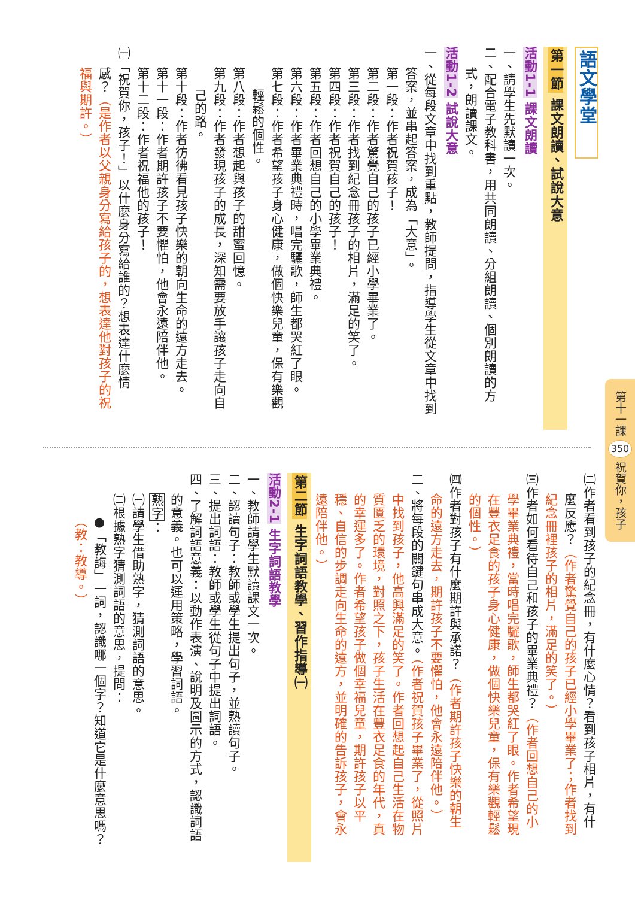第十一課 350 祝賀你，孩子
語文學堂
第一節 課文朗讀、試說大意
活動1-1 課文朗讀
一、請學生先默讀一次。
二、配合電子教科書，用共同朗讀、分組朗讀、個別朗讀的方
式，朗讀課文。
活動1-2 試說大意
一、從每段文章中找到重點，教師提問，指導學生從文章中找到
答案，並串起答案，成為「大意」。
第一段：作者祝賀孩子！
第二段：作者驚覺自己的孩子已經小學畢業了。
第三段：作者找到紀念冊孩子的相片，滿足的笑了。
第四段：作者祝賀自己的孩子！
第五段：作者回想自己的小學畢業典禮。
第六段：作者畢業典禮時，唱完驪歌，師生都哭紅了眼。
第七段：作者希望孩子身心健康，做個快樂兒童，保有樂觀
輕鬆的個性。
第八段：作者想起與孩子的甜蜜回憶。
第九段：作者發現孩子的成長，深知需要放手讓孩子走向自
己的路。
第十段：作者彷彿看見孩子快樂的朝向生命的遠方走去。
第十一段：作者期許孩子不要懼怕，他會永遠陪伴他。
第十二段：作者祝福他的孩子！
㈠「祝賀你，孩子！」以什麼身分寫給誰的？想表達什麼情
感？（是作者以父親身分寫給孩子的，想表達他對孩子的祝
福與期許。）
㈡作者看到孩子的紀念冊，有什麼心情？看到孩子相片，有什
麼反應？（作者驚覺自己的孩子已經小學畢業了；作者找到
紀念冊裡孩子的相片，滿足的笑了。）
㈢作者如何看待自己和孩子的畢業典禮？（作者回想自己的小
學畢業典禮，當時唱完驪歌，師生都哭紅了眼。作者希望現
在豐衣足食的孩子身心健康，做個快樂兒童，保有樂觀輕鬆
的個性。）
㈣作者對孩子有什麼期許與承諾？（作者期許孩子快樂的朝生
命的遠方走去，期許孩子不要懼怕，他會永遠陪伴他。）
二、將每段的關鍵句串成大意。（作者祝賀孩子畢業了，從照片
中找到孩子，他高興滿足的笑了。作者回想起自己生活在物
質匱乏的環境，對照之下，孩子生活在豐衣足食的年代，真
的幸運多了。作者希望孩子做個幸福兒童，期許孩子以平
穩、自信的步調走向生命的遠方，並明確的告訴孩子，會永
遠陪伴他。）
第二節 生字詞語教學、習作指導㈠
活動2-1 生字詞語教學
一、教師請學生默讀課文一次。
二、認讀句子：教師或學生提出句子，並熟讀句子。
三、提出詞語：教師或學生從句子中提出詞語。
四、了解詞語意義：以動作表演、說明及圖示的方式，認識詞語
的意義。也可以運用策略，學習詞語。
熟字：
㈠請學生借助熟字，猜測詞語的意思。
㈡根據熟字猜測詞語的意思，提問：
●「教誨」一詞，認識哪一個字？知道它是什麼意思嗎？
（教：教導。）